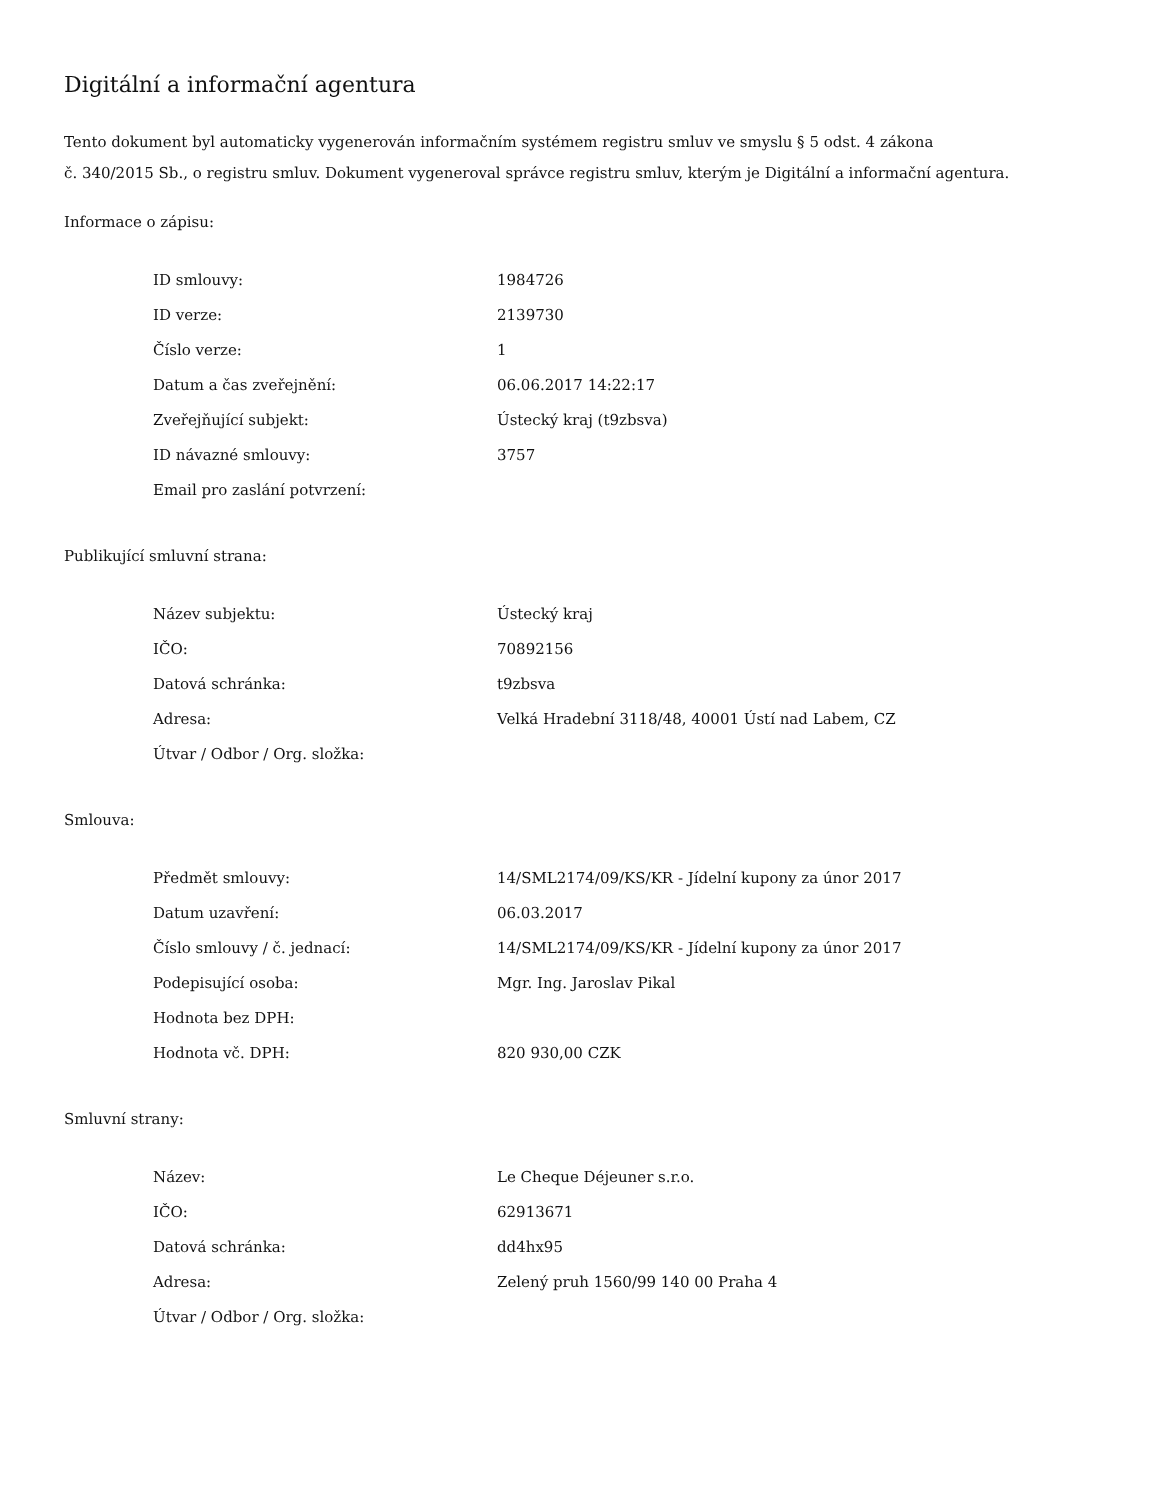Digitální a informační agentura
Tento dokument byl automaticky vygenerován informačním systémem registru smluv ve smyslu § 5 odst. 4 zákona
č. 340/2015 Sb., o registru smluv. Dokument vygeneroval správce registru smluv, kterým je Digitální a informační agentura.
Informace o zápisu:
| ID smlouvy: | 1984726 |
| ID verze: | 2139730 |
| Číslo verze: | 1 |
| Datum a čas zveřejnění: | 06.06.2017 14:22:17 |
| Zveřejňující subjekt: | Ústecký kraj (t9zbsva) |
| ID návazné smlouvy: | 3757 |
| Email pro zaslání potvrzení: | |
Publikující smluvní strana:
| Název subjektu: | Ústecký kraj |
| IČO: | 70892156 |
| Datová schránka: | t9zbsva |
| Adresa: | Velká Hradební 3118/48, 40001 Ústí nad Labem, CZ |
| Útvar / Odbor / Org. složka: | |
Smlouva:
| Předmět smlouvy: | 14/SML2174/09/KS/KR - Jídelní kupony za únor 2017 |
| Datum uzavření: | 06.03.2017 |
| Číslo smlouvy / č. jednací: | 14/SML2174/09/KS/KR - Jídelní kupony za únor 2017 |
| Podepisující osoba: | Mgr. Ing. Jaroslav Pikal |
| Hodnota bez DPH: | |
| Hodnota vč. DPH: | 820 930,00 CZK |
Smluvní strany:
| Název: | Le Cheque Déjeuner s.r.o. |
| IČO: | 62913671 |
| Datová schránka: | dd4hx95 |
| Adresa: | Zelený pruh 1560/99 140 00 Praha 4 |
| Útvar / Odbor / Org. složka: | |